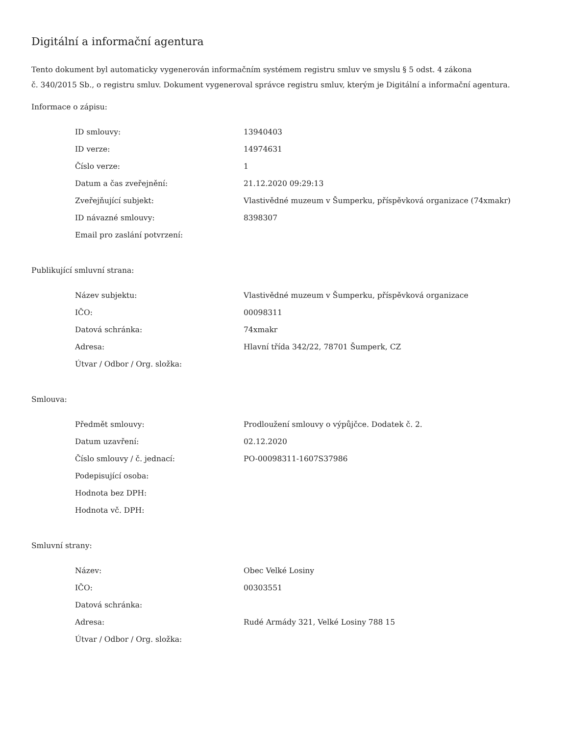Digitální a informační agentura
Tento dokument byl automaticky vygenerován informačním systémem registru smluv ve smyslu § 5 odst. 4 zákona
č. 340/2015 Sb., o registru smluv. Dokument vygeneroval správce registru smluv, kterým je Digitální a informační agentura.
Informace o zápisu:
| ID smlouvy: | 13940403 |
| ID verze: | 14974631 |
| Číslo verze: | 1 |
| Datum a čas zveřejnění: | 21.12.2020 09:29:13 |
| Zveřejňující subjekt: | Vlastivědné muzeum v Šumperku, příspěvková organizace (74xmakr) |
| ID návazné smlouvy: | 8398307 |
| Email pro zaslání potvrzení: | |
Publikující smluvní strana:
| Název subjektu: | Vlastivědné muzeum v Šumperku, příspěvková organizace |
| IČO: | 00098311 |
| Datová schránka: | 74xmakr |
| Adresa: | Hlavní třída 342/22, 78701 Šumperk, CZ |
| Útvar / Odbor / Org. složka: | |
Smlouva:
| Předmět smlouvy: | Prodloužení smlouvy o výpůjčce. Dodatek č. 2. |
| Datum uzavření: | 02.12.2020 |
| Číslo smlouvy / č. jednací: | PO-00098311-1607S37986 |
| Podepisující osoba: | |
| Hodnota bez DPH: | |
| Hodnota vč. DPH: | |
Smluvní strany:
| Název: | Obec Velké Losiny |
| IČO: | 00303551 |
| Datová schránka: | |
| Adresa: | Rudé Armády 321, Velké Losiny 788 15 |
| Útvar / Odbor / Org. složka: | |